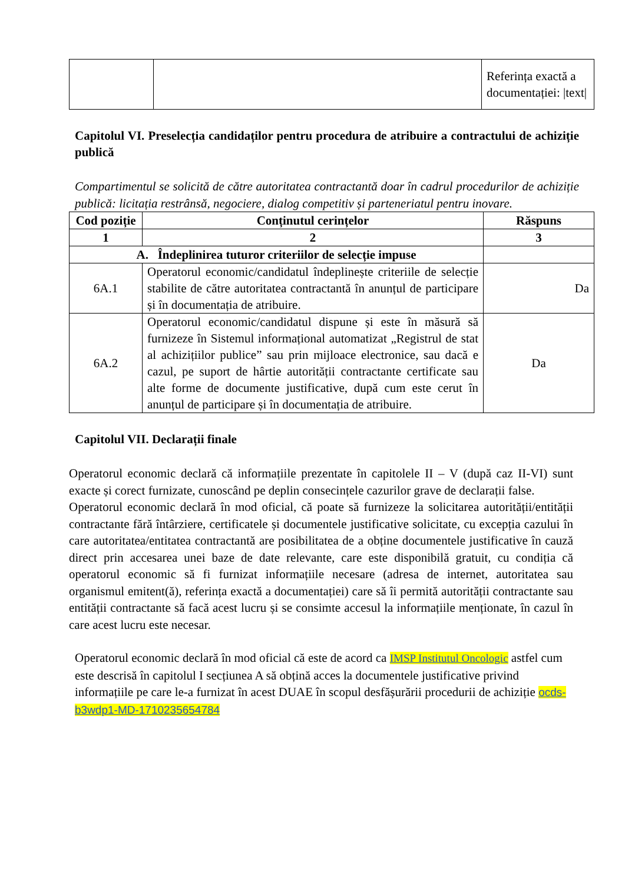| | | Referința exactă a documentației: /text/ |
Capitolul VI. Preselecția candidaților pentru procedura de atribuire a contractului de achiziție publică
Compartimentul se solicită de către autoritatea contractantă doar în cadrul procedurilor de achiziție publică: licitația restrânsă, negociere, dialog competitiv și parteneriatul pentru inovare.
| Cod poziție | Conținutul cerințelor | Răspuns |
| --- | --- | --- |
| 1 | 2 | 3 |
| A. Îndeplinirea tuturor criteriilor de selecție impuse | | |
| 6A.1 | Operatorul economic/candidatul îndeplinește criteriile de selecție stabilite de către autoritatea contractantă în anunțul de participare și în documentația de atribuire. | Da |
| 6A.2 | Operatorul economic/candidatul dispune și este în măsură să furnizeze în Sistemul informațional automatizat „Registrul de stat al achizițiilor publice” sau prin mijloace electronice, sau dacă e cazul, pe suport de hârtie autorității contractante certificate sau alte forme de documente justificative, după cum este cerut în anunțul de participare și în documentația de atribuire. | Da |
Capitolul VII. Declarații finale
Operatorul economic declară că informațiile prezentate în capitolele II – V (după caz II-VI) sunt exacte și corect furnizate, cunoscând pe deplin consecințele cazurilor grave de declarații false.
Operatorul economic declară în mod oficial, că poate să furnizeze la solicitarea autorității/entității contractante fără întârziere, certificatele și documentele justificative solicitate, cu excepția cazului în care autoritatea/entitatea contractantă are posibilitatea de a obține documentele justificative în cauză direct prin accesarea unei baze de date relevante, care este disponibilă gratuit, cu condiția că operatorul economic să fi furnizat informațiile necesare (adresa de internet, autoritatea sau organismul emitent(ă), referința exactă a documentației) care să îi permită autorității contractante sau entității contractante să facă acest lucru și se consimte accesul la informațiile menționate, în cazul în care acest lucru este necesar.
Operatorul economic declară în mod oficial că este de acord ca IMSP Institutul Oncologic astfel cum este descrisă în capitolul I secțiunea A să obțină acces la documentele justificative privind informațiile pe care le-a furnizat în acest DUAE în scopul desfășurării procedurii de achiziție ocds-b3wdp1-MD-1710235654784